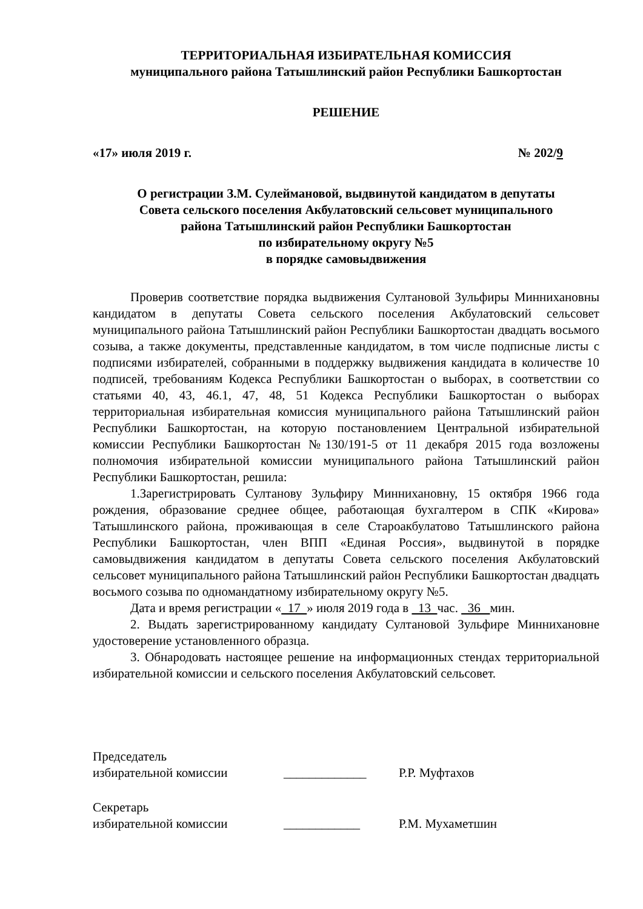ТЕРРИТОРИАЛЬНАЯ ИЗБИРАТЕЛЬНАЯ КОМИССИЯ
муниципального района Татышлинский район Республики Башкортостан
РЕШЕНИЕ
«17» июля 2019 г. № 202/9
О регистрации З.М. Сулеймановой, выдвинутой кандидатом в депутаты
Совета сельского поселения Акбулатовский сельсовет муниципального
района Татышлинский район Республики Башкортостан
по избирательному округу №5
в порядке самовыдвижения
Проверив соответствие порядка выдвижения Султановой Зульфиры Миннихановны кандидатом в депутаты Совета сельского поселения Акбулатовский сельсовет муниципального района Татышлинский район Республики Башкортостан двадцать восьмого созыва, а также документы, представленные кандидатом, в том числе подписные листы с подписями избирателей, собранными в поддержку выдвижения кандидата в количестве 10 подписей, требованиям Кодекса Республики Башкортостан о выборах, в соответствии со статьями 40, 43, 46.1, 47, 48, 51 Кодекса Республики Башкортостан о выборах территориальная избирательная комиссия муниципального района Татышлинский район Республики Башкортостан, на которую постановлением Центральной избирательной комиссии Республики Башкортостан №130/191-5 от 11 декабря 2015 года возложены полномочия избирательной комиссии муниципального района Татышлинский район Республики Башкортостан, решила:
1.Зарегистрировать Султанову Зульфиру Миннихановну, 15 октября 1966 года рождения, образование среднее общее, работающая бухгалтером в СПК «Кирова» Татышлинского района, проживающая в селе Староакбулатово Татышлинского района Республики Башкортостан, член ВПП «Единая Россия», выдвинутой в порядке самовыдвижения кандидатом в депутаты Совета сельского поселения Акбулатовский сельсовет муниципального района Татышлинский район Республики Башкортостан двадцать восьмого созыва по одномандатному избирательному округу №5.
Дата и время регистрации « 17 » июля 2019 года в 13 час. 36 мин.
2. Выдать зарегистрированному кандидату Султановой Зульфире Миннихановне удостоверение установленного образца.
3. Обнародовать настоящее решение на информационных стендах территориальной избирательной комиссии и сельского поселения Акбулатовский сельсовет.
Председатель
избирательной комиссии _____________ Р.Р. Муфтахов
Секретарь
избирательной комиссии ____________ Р.М. Мухаметшин